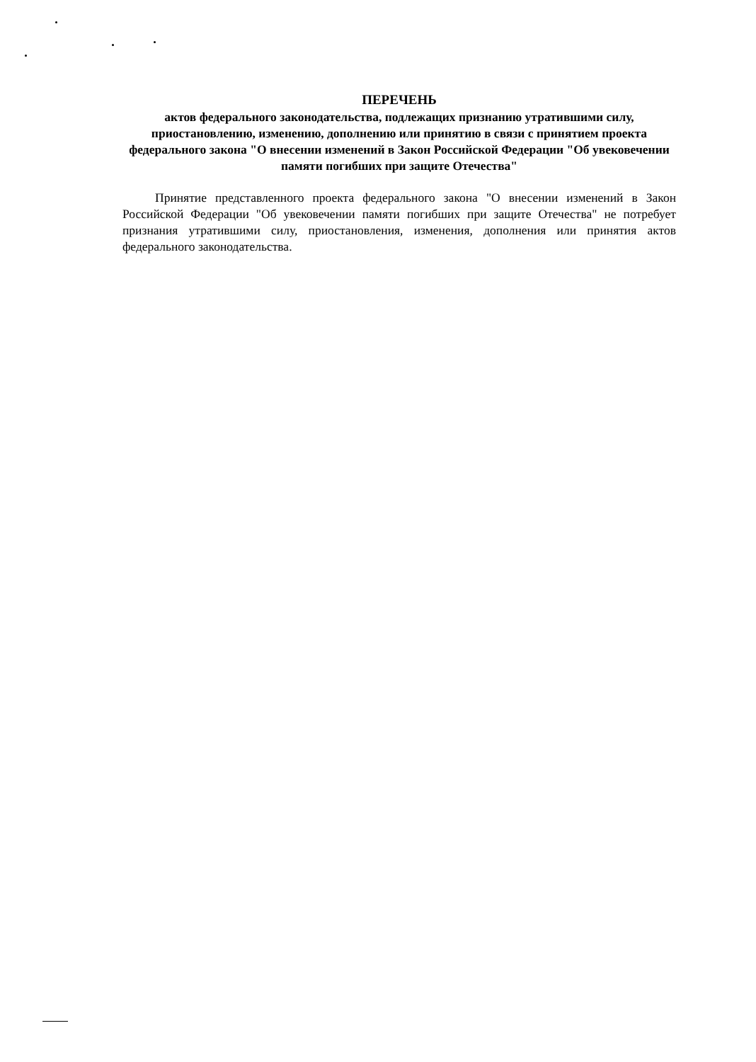ПЕРЕЧЕНЬ
актов федерального законодательства, подлежащих признанию утратившими силу, приостановлению, изменению, дополнению или принятию в связи с принятием проекта федерального закона "О внесении изменений в Закон Российской Федерации "Об увековечении памяти погибших при защите Отечества"
Принятие представленного проекта федерального закона "О внесении изменений в Закон Российской Федерации "Об увековечении памяти погибших при защите Отечества" не потребует признания утратившими силу, приостановления, изменения, дополнения или принятия актов федерального законодательства.